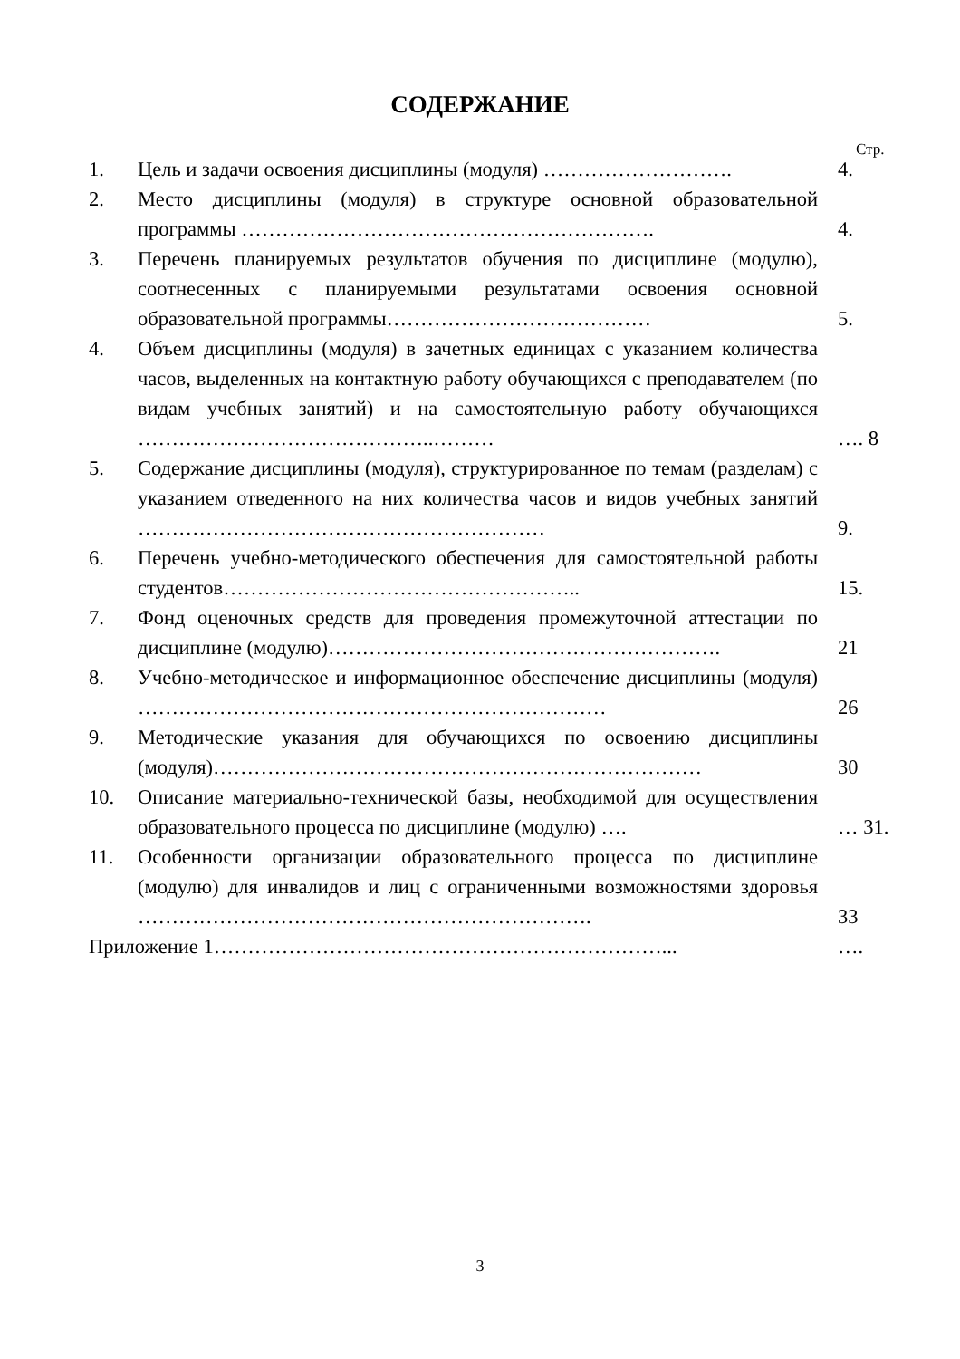СОДЕРЖАНИЕ
Стр.
| 1. | Цель и задачи освоения дисциплины (модуля) ………………………. | 4. |
| 2. | Место дисциплины (модуля) в структуре основной образовательной программы ……………………………………………………. | 4. |
| 3. | Перечень планируемых результатов обучения по дисциплине (модулю), соотнесенных с планируемыми результатами освоения основной образовательной программы………………………………… | 5. |
| 4. | Объем дисциплины (модуля) в зачетных единицах с указанием количества часов, выделенных на контактную работу обучающихся с преподавателем (по видам учебных занятий) и на самостоятельную работу обучающихся ……………………………………..……… | …. 8 |
| 5. | Содержание дисциплины (модуля), структурированное по темам (разделам) с указанием отведенного на них количества часов и видов учебных занятий …………………………………………………… | 9. |
| 6. | Перечень учебно-методического обеспечения для самостоятельной работы студентов…………………………………………….. | 15. |
| 7. | Фонд оценочных средств для проведения промежуточной аттестации по дисциплине (модулю)…………………………………………………. | 21 |
| 8. | Учебно-методическое и информационное обеспечение дисциплины (модуля) …………………………………………………………… | 26 |
| 9. | Методические указания для обучающихся по освоению дисциплины (модуля)……………………………………………………………… | 30 |
| 10. | Описание материально-технической базы, необходимой для осуществления образовательного процесса по дисциплине (модулю) …. | … 31. |
| 11. | Особенности организации образовательного процесса по дисциплине (модулю) для инвалидов и лиц с ограниченными возможностями здоровья …………………………………………………………. | 33 |
| Приложение 1…………………………………………………………... | | …. |
3